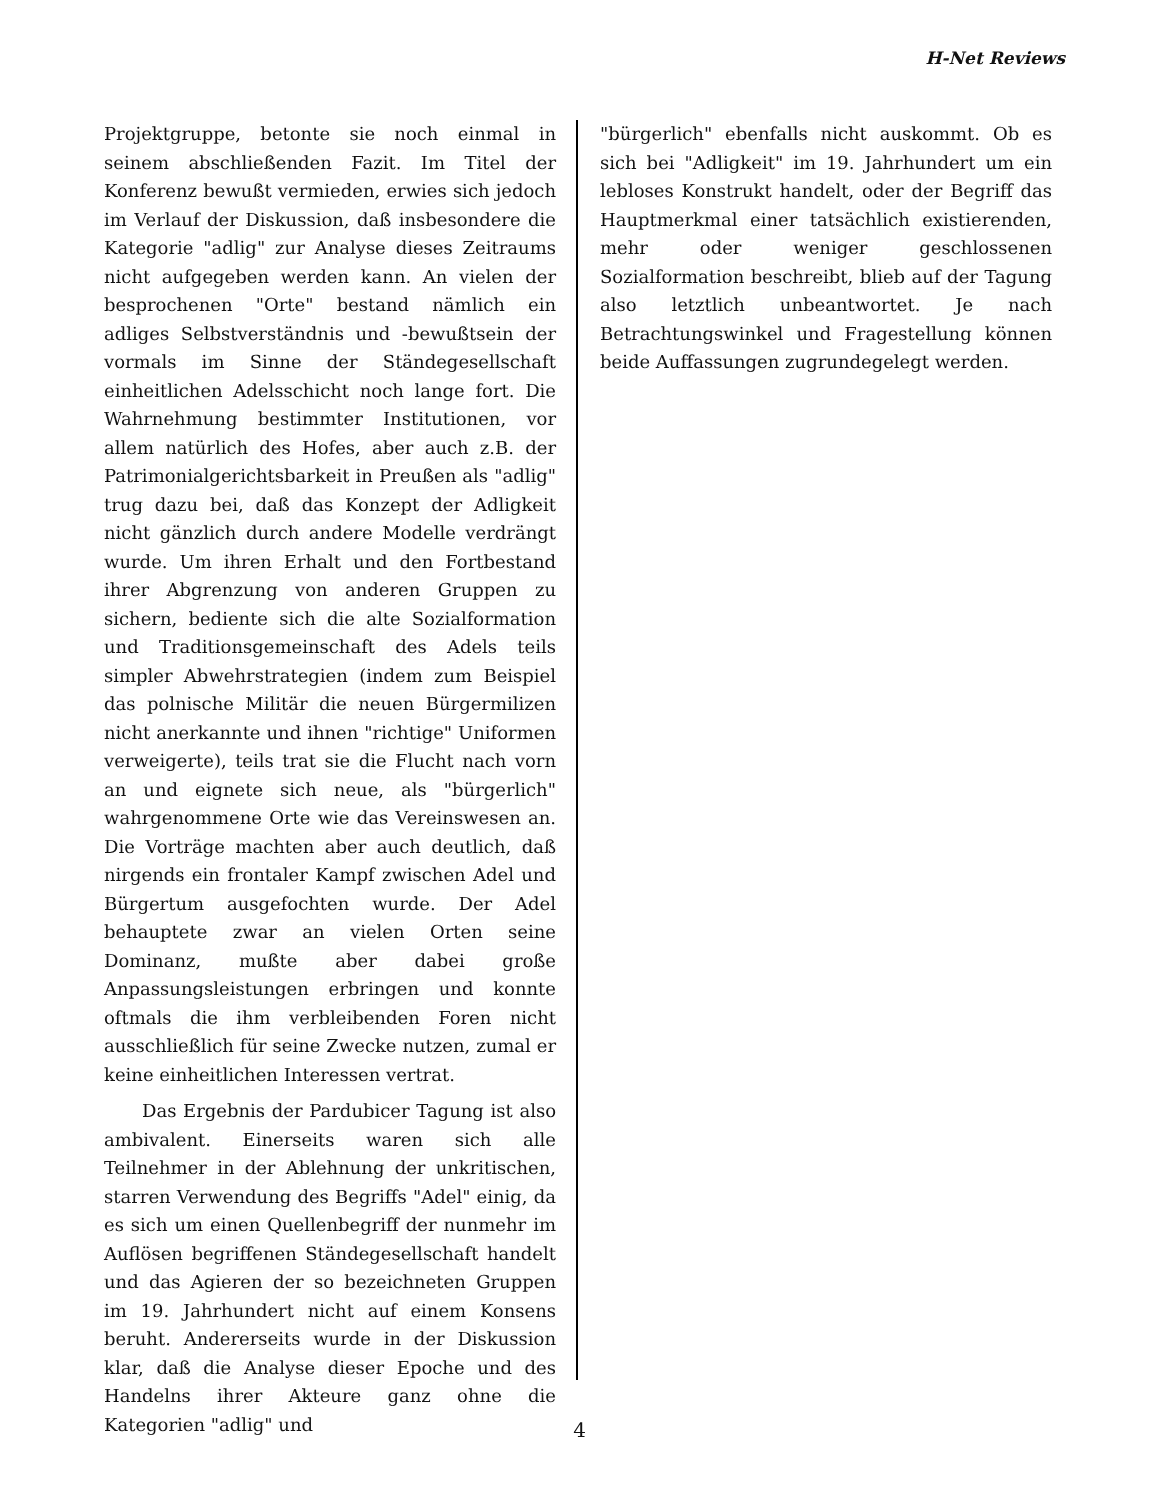H-Net Reviews
Projektgruppe, betonte sie noch einmal in seinem abschließenden Fazit. Im Titel der Konferenz bewußt vermieden, erwies sich jedoch im Verlauf der Diskussion, daß insbesondere die Kategorie "adlig" zur Analyse dieses Zeitraums nicht aufgegeben werden kann. An vielen der besprochenen "Orte" bestand nämlich ein adliges Selbstverständnis und -bewußtsein der vormals im Sinne der Ständegesellschaft einheitlichen Adelsschicht noch lange fort. Die Wahrnehmung bestimmter Institutionen, vor allem natürlich des Hofes, aber auch z.B. der Patrimonialgerichtsbarkeit in Preußen als "adlig" trug dazu bei, daß das Konzept der Adligkeit nicht gänzlich durch andere Modelle verdrängt wurde. Um ihren Erhalt und den Fortbestand ihrer Abgrenzung von anderen Gruppen zu sichern, bediente sich die alte Sozialformation und Traditionsgemeinschaft des Adels teils simpler Abwehrstrategien (indem zum Beispiel das polnische Militär die neuen Bürgermilizen nicht anerkannte und ihnen "richtige" Uniformen verweigerte), teils trat sie die Flucht nach vorn an und eignete sich neue, als "bürgerlich" wahrgenommene Orte wie das Vereinswesen an. Die Vorträge machten aber auch deutlich, daß nirgends ein frontaler Kampf zwischen Adel und Bürgertum ausgefochten wurde. Der Adel behauptete zwar an vielen Orten seine Dominanz, mußte aber dabei große Anpassungsleistungen erbringen und konnte oftmals die ihm verbleibenden Foren nicht ausschließlich für seine Zwecke nutzen, zumal er keine einheitlichen Interessen vertrat.
Das Ergebnis der Pardubicer Tagung ist also ambivalent. Einerseits waren sich alle Teilnehmer in der Ablehnung der unkritischen, starren Verwendung des Begriffs "Adel" einig, da es sich um einen Quellenbegriff der nunmehr im Auflösen begriffenen Ständegesellschaft handelt und das Agieren der so bezeichneten Gruppen im 19. Jahrhundert nicht auf einem Konsens beruht. Andererseits wurde in der Diskussion klar, daß die Analyse dieser Epoche und des Handelns ihrer Akteure ganz ohne die Kategorien "adlig" und
"bürgerlich" ebenfalls nicht auskommt. Ob es sich bei "Adligkeit" im 19. Jahrhundert um ein lebloses Konstrukt handelt, oder der Begriff das Hauptmerkmal einer tatsächlich existierenden, mehr oder weniger geschlossenen Sozialformation beschreibt, blieb auf der Tagung also letztlich unbeantwortet. Je nach Betrachtungswinkel und Fragestellung können beide Auffassungen zugrundegelegt werden.
4